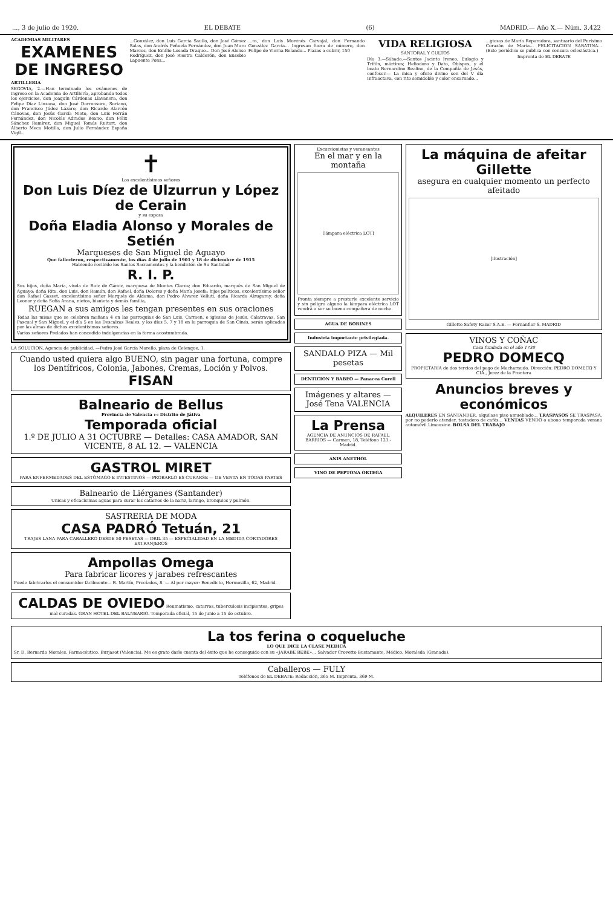..., 3 de julio de 1920. EL DEBATE (6) MADRID.— Año X.— Núm. 3.422
ACADEMIAS MILITARES
EXAMENES DE INGRESO
ARTILLERIA
SEGOVIA, 2.—Han terminado los exámenes de ingreso en la Academia de Artillería, aprobando todos los ejercicios, don Joaquín Cárdenas Llavanera, don Felipe Díaz Linzana, don José Dorronsoro, Soriano, don Francisco Júdez Lázaro, don Ricardo Alarcón Cánovas, don Jesús García Nieto, don Luis Ferrán Fernández, don Nicolás Adrados Beano, don Félix Sánchez Ramírez, don Miguel Tomás Ruitort, don Alberto Meca Motilla, don Julio Fernández España Vigil...
...González, don Luis García Saullo, don José Gómez Salas, don Andrés Peñuela Fernández, don Juan Muro Marcos, don Emilio Losada Draque... Don José Alonso Rodríguez, don José Riestra Calderón, don Eusebio Lapuente Pons...
...ra, don Luis Morenés Carvajal, don Fernando González García... Ingresan fuera de número, don Felipe de Vierna Belando... Plazas a cubrir, 150
VIDA RELIGIOSA
SANTORAL Y CULTOS
Día 3.—Sábado.—Santos Jacinto Ireneo, Eulogio y Trifón, mártires; Heliodoro y Dato, Obispos, y el beato Bernardino Realino, de la Compañía de Jesús, confesor.— La misa y oficio divino son del V día Infraoctava, con rito semidoble y color encarnado...
...giosas de María Reparadora, santuario del Purísimo Corazón de María... FELICITACION SABATINA... (Este periódico se publica con censura eclesiástica.)
Imprenta de EL DEBATE
✝
Los excelentísimos señores
Don Luis Díez de Ulzurrun y López de Cerain
y su esposa
Doña Eladia Alonso y Morales de Setién
Marqueses de San Miguel de Aguayo
Que fallecieron, respectivamente, los días 4 de julio de 1901 y 18 de diciembre de 1915
Habiendo recibido los Santos Sacramentos y la bendición de Su Santidad
R. I. P.
Sus hijos, doña María, viuda de Ruiz de Gámiz, marquesa de Montes Claros; don Eduardo, marqués de San Miguel de Aguayo; doña Rita, don Luis, don Ramón, don Rafael, doña Dolores y doña María Josefa; hijos políticos, excelentísimo señor don Rafael Gasset, excelentísimo señor Marqués de Aldama, don Pedro Alvarez Velluti, doña Ricarda Alzugaray, doña Leonor y doña Sofía Arana, nietos, bisnieta y demás familia,
RUEGAN a sus amigos les tengan presentes en sus oraciones
Todas las misas que se celebren mañana 4 en las parroquias de San Luis, Carmen, e iglesias de Jesús, Calatravas, San Pascual y San Miguel, y el día 5 en las Descalzas Reales, y los días 5, 7 y 18 en la parroquia de San Ginés, serán aplicadas por las almas de dichos excelentísimos señores.
Varios señores Prelados han concedido indulgencias en la forma acostumbrada.
LA SOLUCION, Agencia de publicidad. —Pedro José García Morello, plaza de Celenque, 1.
Cuando usted quiera algo BUENO, sin pagar una fortuna, compre los Dentífricos, Colonia, Jabones, Cremas, Loción y Polvos. FISAN
Balneario de Bellus
Provincia de Valencia :-: Distrito de Játiva
Temporada oficial
1.º DE JULIO A 31 OCTUBRE — Detalles: CASA AMADOR, SAN VICENTE, 8 AL 12. — VALENCIA
GASTROL MIRET
PARA ENFERMEDADES DEL ESTÓMAGO E INTESTINOS — PROBARLO ES CURARSE — DE VENTA EN TODAS PARTES
Balneario de Liérganes (Santander)
Unicas y eficacísimas aguas para curar los catarros de la nariz, laringe, bronquios y pulmón.
SASTRERIA DE MODA
CASA PADRÓ Tetuán, 21
TRAJES LANA PARA CABALLERO DESDE 50 PESETAS — DRIL 35 — ESPECIALIDAD EN LA MEDIDA CORTADORES EXTRANJEROS
Ampollas Omega
Para fabricar licores y jarabes refrescantes
Puede fabricarlos el consumidor fácilmente... B. Martín, Precíados, 8. — Al por mayor: Benedicto, Hermosilla, 62, Madrid.
CALDAS DE OVIEDO Reumatismo, catarros, tuberculosis incipientes, gripes mal curadas. GRAN HOTEL DEL BALNEARIO. Temporada oficial, 15 de junio a 15 de octubre.
Excursionistas y veraneantes
En el mar y en la montaña
[lámpara eléctrica LOT]
Pronta siempre a prestarle excelente servicio y sin peligro alguno la lámpara eléctrica LOT vendrá a ser su buena compañera de noche.
AGUA DE BORINES
Industria importante privilegiada.
SANDALO PIZA — Mil pesetas
DENTICION Y BABEO — Panacea Corell
Imágenes y altares — José Tena VALENCIA
La Prensa
AGENCIA DE ANUNCIOS DE RAFAEL BARRIOS — Carmen, 18, Teléfono 123.-Madrid.
ANIS ANETHOL
VINO DE PEPTONA ORTEGA
La máquina de afeitar Gillette
asegura en cualquier momento un perfecto afeitado
[ilustración]
Gillette Safety Razor S.A.E. — Fernanflor 6. MADRID
VINOS Y COÑAC
Casa fundada en el año 1730
PEDRO DOMECQ
PROPIETARIA de dos tercios del pago de Macharnudo. Dirección: PEDRO DOMECQ Y CIA., Jerez de la Frontera
Anuncios breves y económicos
ALQUILERES EN SANTANDER, alquilase piso amueblado... TRASPASOS SE TRASPASA, por no poderlo atender, tostadero de cafés... VENTAS VENDO o abono temporada verano automóvil Limousine. BOLSA DEL TRABAJO
La tos ferina o coqueluche
LO QUE DICE LA CLASE MEDICA
Sr. D. Bernardo Morales. Farmacéutico. Burjasot (Valencia). Me es grato darle cuenta del éxito que he conseguido con su «JARABE BEBE»... Salvador Crovetto Bustamante, Médico. Moraleda (Granada).
Caballeros — FULY
Teléfonos de EL DEBATE: Redacción, 365 M. Imprenta, 369 M.